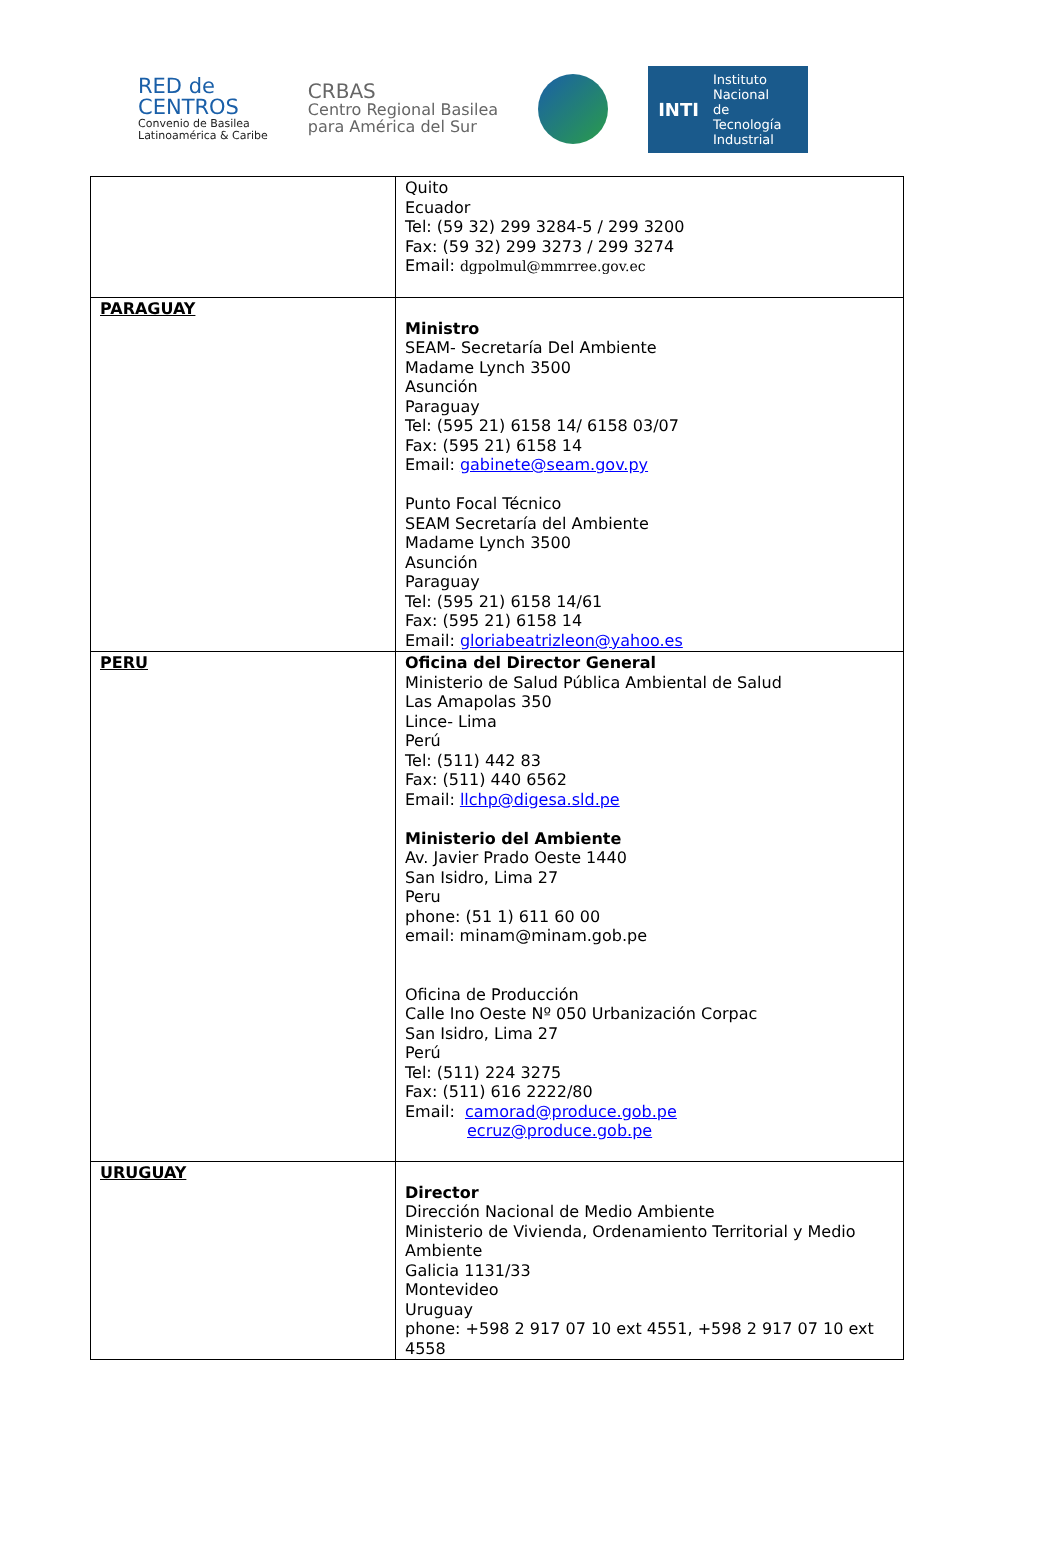RED de
CENTROS
Convenio de Basilea
Latinoamérica & Caribe
CRBAS
Centro Regional Basilea
para América del Sur
INTI Instituto
Nacional
de Tecnología
Industrial
| | Quito Ecuador Tel: (59 32) 299 3284-5 / 299 3200 Fax: (59 32) 299 3273 / 299 3274 Email: dgpolmul@mmrree.gov.ec |
| PARAGUAY | Ministro SEAM- Secretaría Del Ambiente Madame Lynch 3500 Asunción Paraguay Tel: (595 21) 6158 14/ 6158 03/07 Fax: (595 21) 6158 14 Email: gabinete@seam.gov.py Punto Focal Técnico SEAM Secretaría del Ambiente Madame Lynch 3500 Asunción Paraguay Tel: (595 21) 6158 14/61 Fax: (595 21) 6158 14 Email: gloriabeatrizleon@yahoo.es |
| PERU | Oficina del Director General Ministerio de Salud Pública Ambiental de Salud Las Amapolas 350 Lince- Lima Perú Tel: (511) 442 83 Fax: (511) 440 6562 Email: llchp@digesa.sld.pe Ministerio del Ambiente Av. Javier Prado Oeste 1440 San Isidro, Lima 27 Peru phone: (51 1) 611 60 00 email: minam@minam.gob.pe Oficina de Producción Calle Ino Oeste Nº 050 Urbanización Corpac San Isidro, Lima 27 Perú Tel: (511) 224 3275 Fax: (511) 616 2222/80 Email: camorad@produce.gob.pe ecruz@produce.gob.pe |
| URUGUAY | Director Dirección Nacional de Medio Ambiente Ministerio de Vivienda, Ordenamiento Territorial y Medio Ambiente Galicia 1131/33 Montevideo Uruguay phone: +598 2 917 07 10 ext 4551, +598 2 917 07 10 ext 4558 |